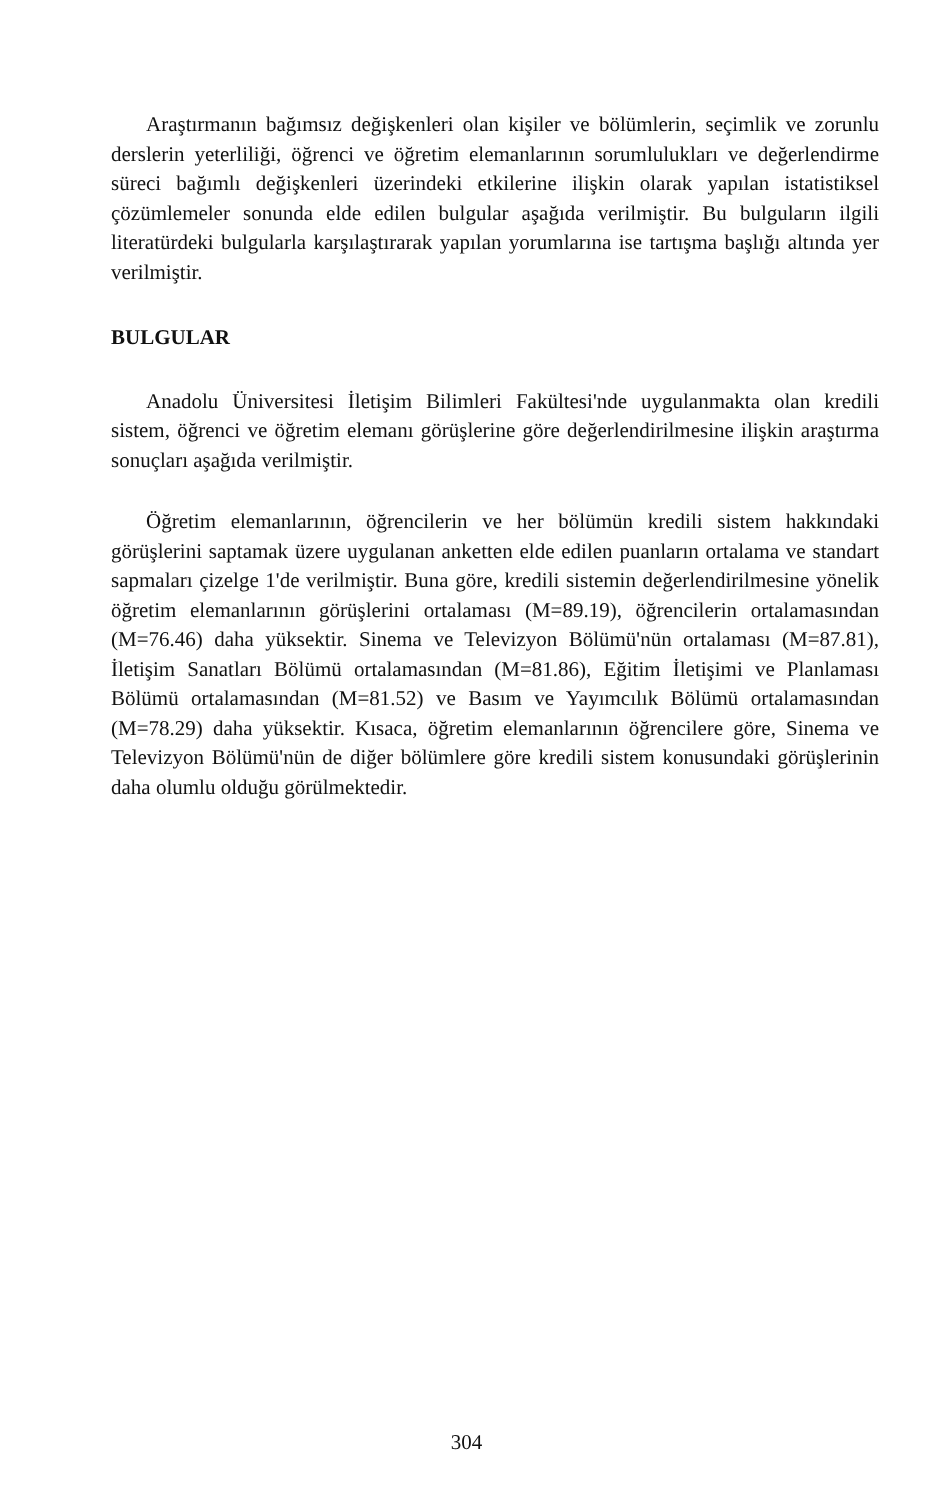Araştırmanın bağımsız değişkenleri olan kişiler ve bölümlerin, seçimlik ve zorunlu derslerin yeterliliği, öğrenci ve öğretim elemanlarının sorumlulukları ve değerlendirme süreci bağımlı değişkenleri üzerindeki etkilerine ilişkin olarak yapılan istatistiksel çözümlemeler sonunda elde edilen bulgular aşağıda verilmiştir. Bu bulguların ilgili literatürdeki bulgularla karşılaştırarak yapılan yorumlarına ise tartışma başlığı altında yer verilmiştir.
BULGULAR
Anadolu Üniversitesi İletişim Bilimleri Fakültesi'nde uygulanmakta olan kredili sistem, öğrenci ve öğretim elemanı görüşlerine göre değerlendirilmesine ilişkin araştırma sonuçları aşağıda verilmiştir.
Öğretim elemanlarının, öğrencilerin ve her bölümün kredili sistem hakkındaki görüşlerini saptamak üzere uygulanan anketten elde edilen puanların ortalama ve standart sapmaları çizelge 1'de verilmiştir. Buna göre, kredili sistemin değerlendirilmesine yönelik öğretim elemanlarının görüşlerini ortalaması (M=89.19), öğrencilerin ortalamasından (M=76.46) daha yüksektir. Sinema ve Televizyon Bölümü'nün ortalaması (M=87.81), İletişim Sanatları Bölümü ortalamasından (M=81.86), Eğitim İletişimi ve Planlaması Bölümü ortalamasından (M=81.52) ve Basım ve Yayımcılık Bölümü ortalamasından (M=78.29) daha yüksektir. Kısaca, öğretim elemanlarının öğrencilere göre, Sinema ve Televizyon Bölümü'nün de diğer bölümlere göre kredili sistem konusundaki görüşlerinin daha olumlu olduğu görülmektedir.
304